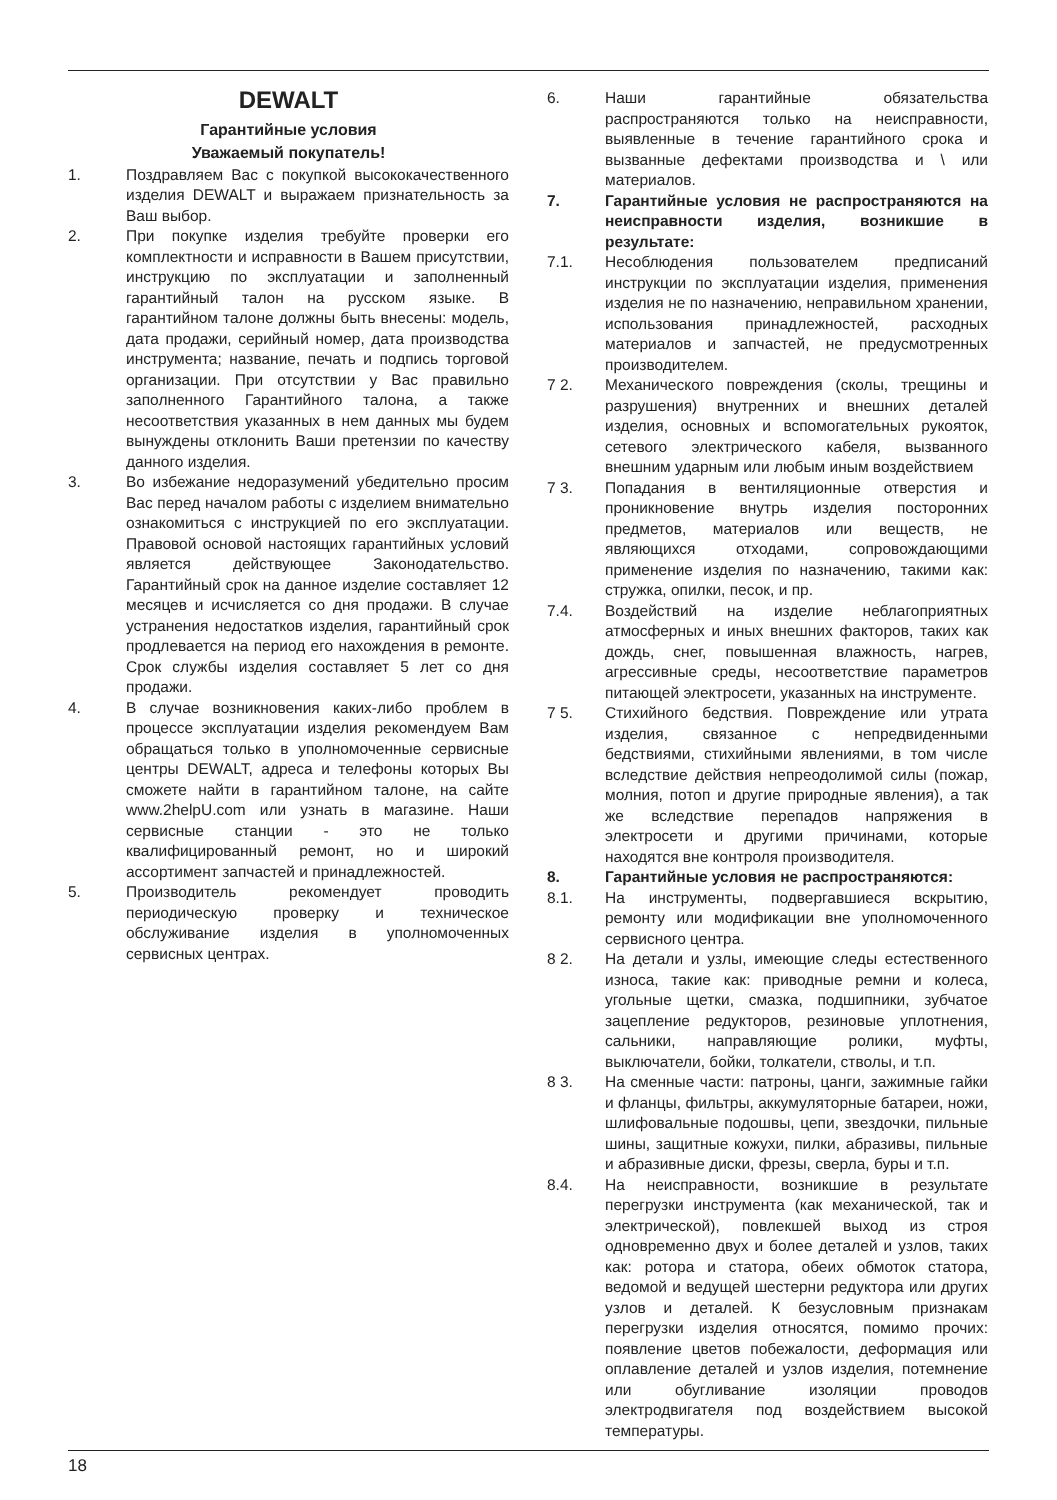DEWALT
Гарантийные условия
Уважаемый покупатель!
1. Поздравляем Вас с покупкой высококачественного изделия DEWALT и выражаем признательность за Ваш выбор.
2. При покупке изделия требуйте проверки его комплектности и исправности в Вашем присутствии, инструкцию по эксплуатации и заполненный гарантийный талон на русском языке. В гарантийном талоне должны быть внесены: модель, дата продажи, серийный номер, дата производства инструмента; название, печать и подпись торговой организации. При отсутствии у Вас правильно заполненного Гарантийного талона, а также несоответствия указанных в нем данных мы будем вынуждены отклонить Ваши претензии по качеству данного изделия.
3. Во избежание недоразумений убедительно просим Вас перед началом работы с изделием внимательно ознакомиться с инструкцией по его эксплуатации. Правовой основой настоящих гарантийных условий является действующее Законодательство. Гарантийный срок на данное изделие составляет 12 месяцев и исчисляется со дня продажи. В случае устранения недостатков изделия, гарантийный срок продлевается на период его нахождения в ремонте. Срок службы изделия составляет 5 лет со дня продажи.
4. В случае возникновения каких-либо проблем в процессе эксплуатации изделия рекомендуем Вам обращаться только в уполномоченные сервисные центры DEWALT, адреса и телефоны которых Вы сможете найти в гарантийном талоне, на сайте www.2helpU.com или узнать в магазине. Наши сервисные станции - это не только квалифицированный ремонт, но и широкий ассортимент запчастей и принадлежностей.
5. Производитель рекомендует проводить периодическую проверку и техническое обслуживание изделия в уполномоченных сервисных центрах.
6. Наши гарантийные обязательства распространяются только на неисправности, выявленные в течение гарантийного срока и вызванные дефектами производства и \ или материалов.
7. Гарантийные условия не распространяются на неисправности изделия, возникшие в результате:
7.1. Несоблюдения пользователем предписаний инструкции по эксплуатации изделия, применения изделия не по назначению, неправильном хранении, использования принадлежностей, расходных материалов и запчастей, не предусмотренных производителем.
7 2. Механического повреждения (сколы, трещины и разрушения) внутренних и внешних деталей изделия, основных и вспомогательных рукояток, сетевого электрического кабеля, вызванного внешним ударным или любым иным воздействием
7 3. Попадания в вентиляционные отверстия и проникновение внутрь изделия посторонних предметов, материалов или веществ, не являющихся отходами, сопровождающими применение изделия по назначению, такими как: стружка, опилки, песок, и пр.
7.4. Воздействий на изделие неблагоприятных атмосферных и иных внешних факторов, таких как дождь, снег, повышенная влажность, нагрев, агрессивные среды, несоответствие параметров питающей электросети, указанных на инструменте.
7 5. Стихийного бедствия. Повреждение или утрата изделия, связанное с непредвиденными бедствиями, стихийными явлениями, в том числе вследствие действия непреодолимой силы (пожар, молния, потоп и другие природные явления), а так же вследствие перепадов напряжения в электросети и другими причинами, которые находятся вне контроля производителя.
8. Гарантийные условия не распространяются:
8.1. На инструменты, подвергавшиеся вскрытию, ремонту или модификации вне уполномоченного сервисного центра.
8 2. На детали и узлы, имеющие следы естественного износа, такие как: приводные ремни и колеса, угольные щетки, смазка, подшипники, зубчатое зацепление редукторов, резиновые уплотнения, сальники, направляющие ролики, муфты, выключатели, бойки, толкатели, стволы, и т.п.
8 3. На сменные части: патроны, цанги, зажимные гайки и фланцы, фильтры, аккумуляторные батареи, ножи, шлифовальные подошвы, цепи, звездочки, пильные шины, защитные кожухи, пилки, абразивы, пильные и абразивные диски, фрезы, сверла, буры и т.п.
8.4. На неисправности, возникшие в результате перегрузки инструмента (как механической, так и электрической), повлекшей выход из строя одновременно двух и более деталей и узлов, таких как: ротора и статора, обеих обмоток статора, ведомой и ведущей шестерни редуктора или других узлов и деталей. К безусловным признакам перегрузки изделия относятся, помимо прочих: появление цветов побежалости, деформация или оплавление деталей и узлов изделия, потемнение или обугливание изоляции проводов электродвигателя под воздействием высокой температуры.
18